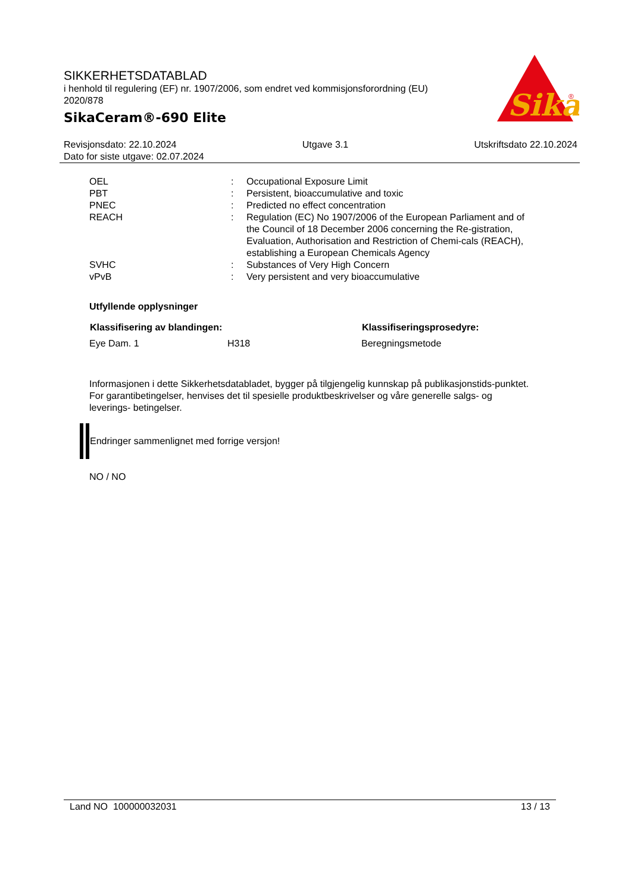SIKKERHETSDATABLAD
i henhold til regulering (EF) nr. 1907/2006, som endret ved kommisjonsforordning (EU) 2020/878
SikaCeram®-690 Elite
Sika
®
Revisjonsdato: 22.10.2024 Utgave 3.1 Utskriftsdato 22.10.2024
Dato for siste utgave: 02.07.2024
| OEL | : | Occupational Exposure Limit |
| PBT | : | Persistent, bioaccumulative and toxic |
| PNEC | : | Predicted no effect concentration |
| REACH | : | Regulation (EC) No 1907/2006 of the European Parliament and of the Council of 18 December 2006 concerning the Re-gistration, Evaluation, Authorisation and Restriction of Chemi-cals (REACH), establishing a European Chemicals Agency |
| SVHC | : | Substances of Very High Concern |
| vPvB | : | Very persistent and very bioaccumulative |
Utfyllende opplysninger
| Klassifisering av blandingen: | | Klassifiseringsprosedyre: |
| --- | --- | --- |
| Eye Dam. 1 | H318 | Beregningsmetode |
Informasjonen i dette Sikkerhetsdatabladet, bygger på tilgjengelig kunnskap på publikasjonstids-punktet. For garantibetingelser, henvises det til spesielle produktbeskrivelser og våre generelle salgs- og leverings- betingelser.
Endringer sammenlignet med forrige versjon!
NO / NO
Land NO 100000032031 13 / 13